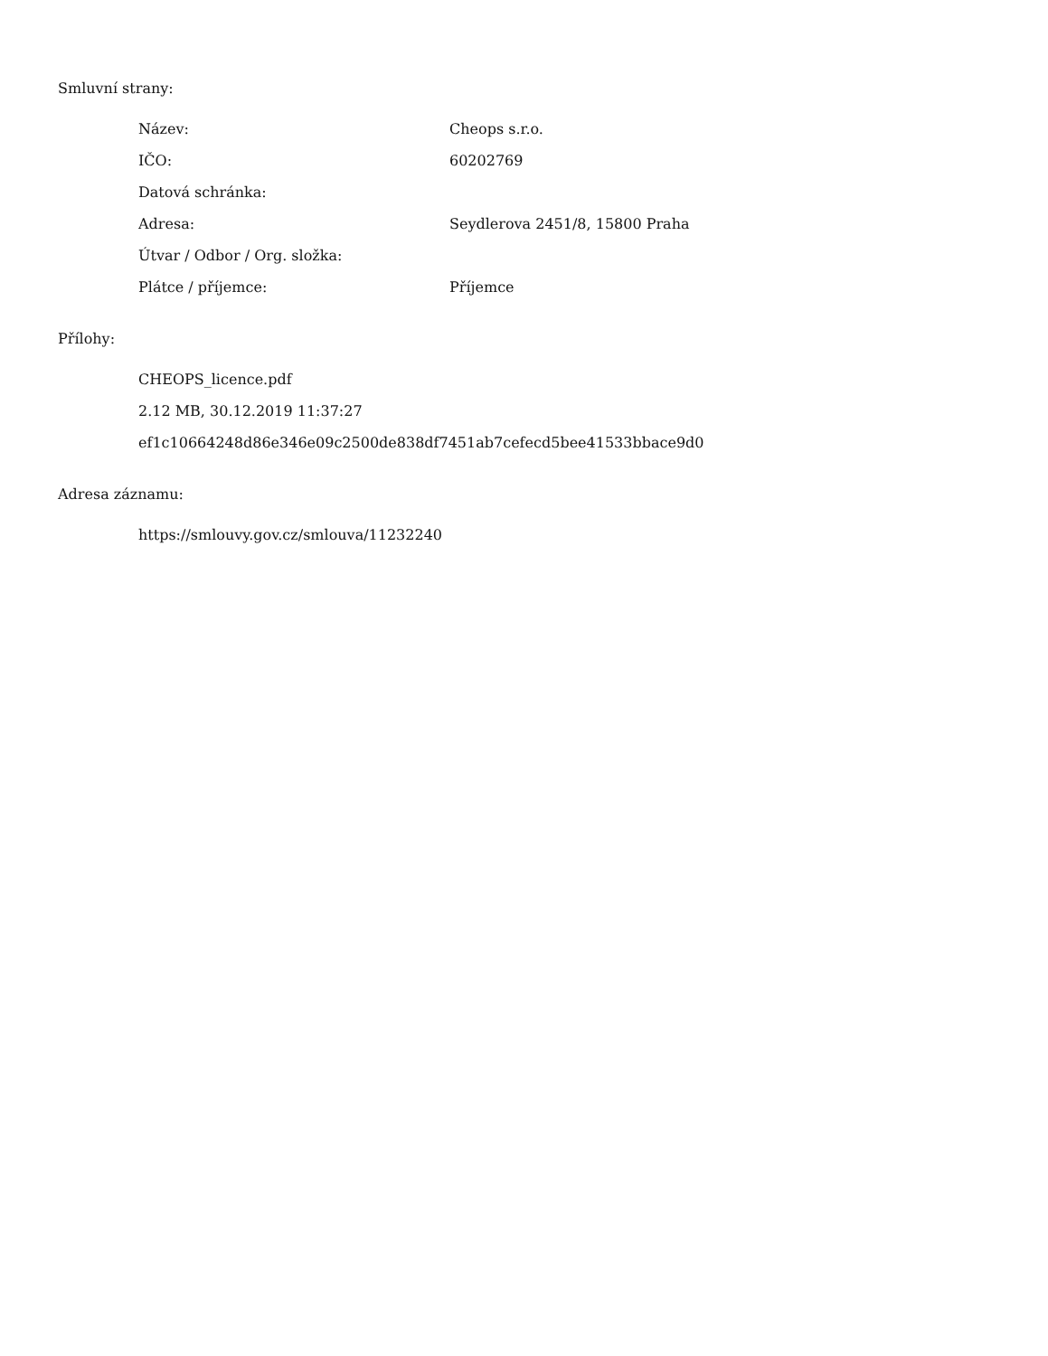Smluvní strany:
| Název: | Cheops s.r.o. |
| IČO: | 60202769 |
| Datová schránka: | |
| Adresa: | Seydlerova 2451/8, 15800 Praha |
| Útvar / Odbor / Org. složka: | |
| Plátce / příjemce: | Příjemce |
Přílohy:
CHEOPS_licence.pdf
2.12 MB, 30.12.2019 11:37:27
ef1c10664248d86e346e09c2500de838df7451ab7cefecd5bee41533bbace9d0
Adresa záznamu:
https://smlouvy.gov.cz/smlouva/11232240